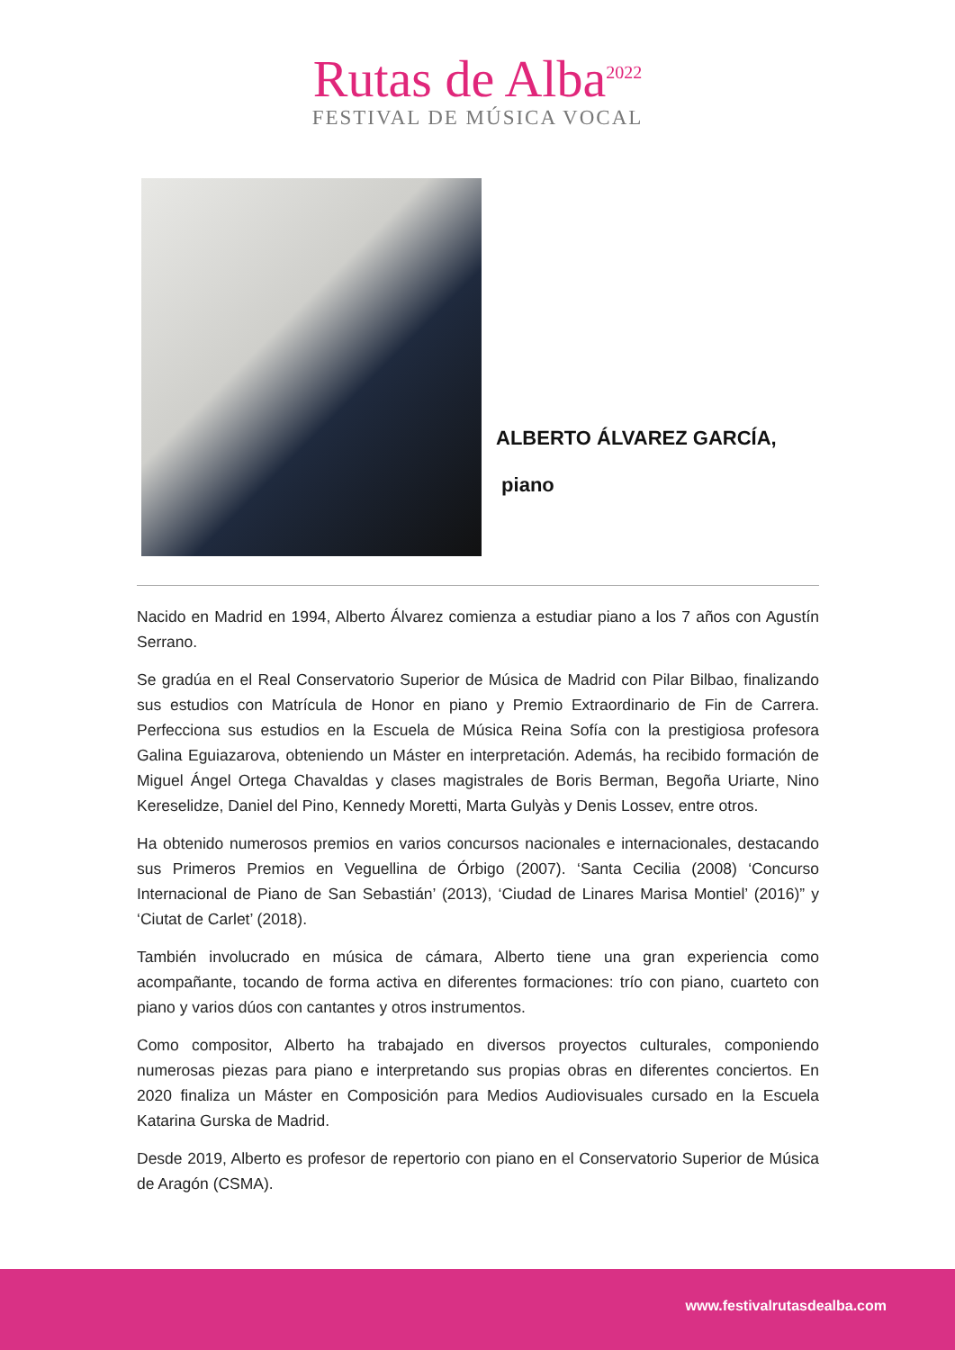Rutas de Alba<sup>2022</sup>
FESTIVAL DE MÚSICA VOCAL
ALBERTO ÁLVAREZ GARCÍA,
piano
Nacido en Madrid en 1994, Alberto Álvarez comienza a estudiar piano a los 7 años con Agustín Serrano.
Se gradúa en el Real Conservatorio Superior de Música de Madrid con Pilar Bilbao, finalizando sus estudios con Matrícula de Honor en piano y Premio Extraordinario de Fin de Carrera. Perfecciona sus estudios en la Escuela de Música Reina Sofía con la prestigiosa profesora Galina Eguiazarova, obteniendo un Máster en interpretación. Además, ha recibido formación de Miguel Ángel Ortega Chavaldas y clases magistrales de Boris Berman, Begoña Uriarte, Nino Kereselidze, Daniel del Pino, Kennedy Moretti, Marta Gulyàs y Denis Lossev, entre otros.
Ha obtenido numerosos premios en varios concursos nacionales e internacionales, destacando sus Primeros Premios en Veguellina de Órbigo (2007). ‘Santa Cecilia (2008) ‘Concurso Internacional de Piano de San Sebastián’ (2013), ‘Ciudad de Linares Marisa Montiel’ (2016)” y ‘Ciutat de Carlet’ (2018).
También involucrado en música de cámara, Alberto tiene una gran experiencia como acompañante, tocando de forma activa en diferentes formaciones: trío con piano, cuarteto con piano y varios dúos con cantantes y otros instrumentos.
Como compositor, Alberto ha trabajado en diversos proyectos culturales, componiendo numerosas piezas para piano e interpretando sus propias obras en diferentes conciertos. En 2020 finaliza un Máster en Composición para Medios Audiovisuales cursado en la Escuela Katarina Gurska de Madrid.
Desde 2019, Alberto es profesor de repertorio con piano en el Conservatorio Superior de Música de Aragón (CSMA).
www.festivalrutasdealba.com